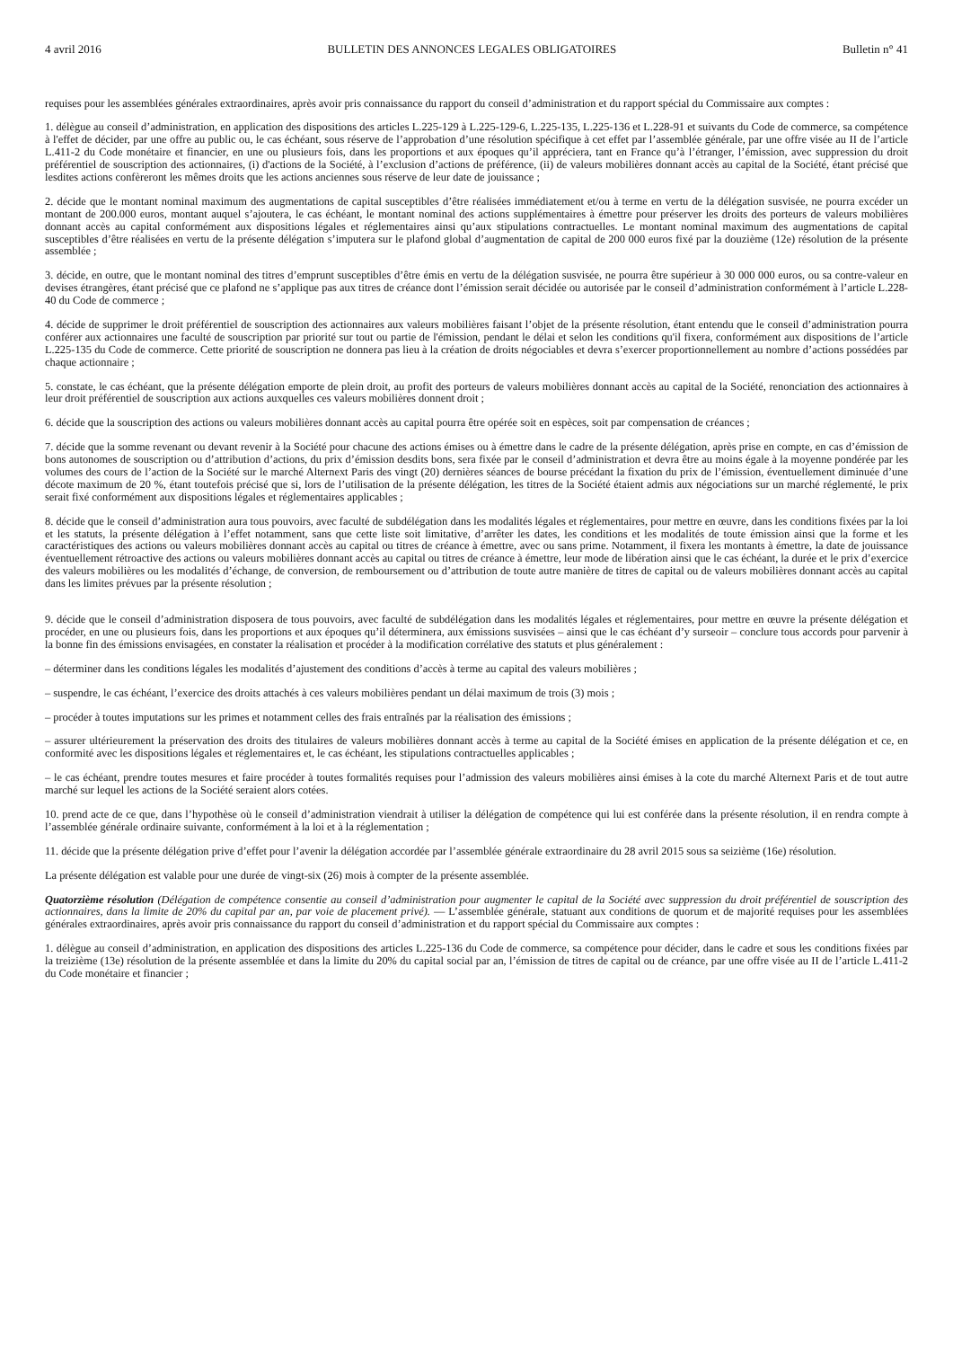4 avril 2016 BULLETIN DES ANNONCES LEGALES OBLIGATOIRES Bulletin n° 41
requises pour les assemblées générales extraordinaires, après avoir pris connaissance du rapport du conseil d’administration et du rapport spécial du Commissaire aux comptes :
1. délègue au conseil d’administration, en application des dispositions des articles L.225-129 à L.225-129-6, L.225-135, L.225-136 et L.228-91 et suivants du Code de commerce, sa compétence à l'effet de décider, par une offre au public ou, le cas échéant, sous réserve de l’approbation d’une résolution spécifique à cet effet par l’assemblée générale, par une offre visée au II de l’article L.411-2 du Code monétaire et financier, en une ou plusieurs fois, dans les proportions et aux époques qu’il appréciera, tant en France qu’à l’étranger, l’émission, avec suppression du droit préférentiel de souscription des actionnaires, (i) d'actions de la Société, à l’exclusion d’actions de préférence, (ii) de valeurs mobilières donnant accès au capital de la Société, étant précisé que lesdites actions confèreront les mêmes droits que les actions anciennes sous réserve de leur date de jouissance ;
2. décide que le montant nominal maximum des augmentations de capital susceptibles d’être réalisées immédiatement et/ou à terme en vertu de la délégation susvisée, ne pourra excéder un montant de 200.000 euros, montant auquel s’ajoutera, le cas échéant, le montant nominal des actions supplémentaires à émettre pour préserver les droits des porteurs de valeurs mobilières donnant accès au capital conformément aux dispositions légales et réglementaires ainsi qu’aux stipulations contractuelles. Le montant nominal maximum des augmentations de capital susceptibles d’être réalisées en vertu de la présente délégation s’imputera sur le plafond global d’augmentation de capital de 200 000 euros fixé par la douzième (12e) résolution de la présente assemblée ;
3. décide, en outre, que le montant nominal des titres d’emprunt susceptibles d’être émis en vertu de la délégation susvisée, ne pourra être supérieur à 30 000 000 euros, ou sa contre-valeur en devises étrangères, étant précisé que ce plafond ne s’applique pas aux titres de créance dont l’émission serait décidée ou autorisée par le conseil d’administration conformément à l’article L.228-40 du Code de commerce ;
4. décide de supprimer le droit préférentiel de souscription des actionnaires aux valeurs mobilières faisant l’objet de la présente résolution, étant entendu que le conseil d’administration pourra conférer aux actionnaires une faculté de souscription par priorité sur tout ou partie de l'émission, pendant le délai et selon les conditions qu'il fixera, conformément aux dispositions de l’article L.225-135 du Code de commerce. Cette priorité de souscription ne donnera pas lieu à la création de droits négociables et devra s’exercer proportionnellement au nombre d’actions possédées par chaque actionnaire ;
5. constate, le cas échéant, que la présente délégation emporte de plein droit, au profit des porteurs de valeurs mobilières donnant accès au capital de la Société, renonciation des actionnaires à leur droit préférentiel de souscription aux actions auxquelles ces valeurs mobilières donnent droit ;
6. décide que la souscription des actions ou valeurs mobilières donnant accès au capital pourra être opérée soit en espèces, soit par compensation de créances ;
7. décide que la somme revenant ou devant revenir à la Société pour chacune des actions émises ou à émettre dans le cadre de la présente délégation, après prise en compte, en cas d’émission de bons autonomes de souscription ou d’attribution d’actions, du prix d’émission desdits bons, sera fixée par le conseil d’administration et devra être au moins égale à la moyenne pondérée par les volumes des cours de l’action de la Société sur le marché Alternext Paris des vingt (20) dernières séances de bourse précédant la fixation du prix de l’émission, éventuellement diminuée d’une décote maximum de 20 %, étant toutefois précisé que si, lors de l’utilisation de la présente délégation, les titres de la Société étaient admis aux négociations sur un marché réglementé, le prix serait fixé conformément aux dispositions légales et réglementaires applicables ;
8. décide que le conseil d’administration aura tous pouvoirs, avec faculté de subdélégation dans les modalités légales et réglementaires, pour mettre en œuvre, dans les conditions fixées par la loi et les statuts, la présente délégation à l’effet notamment, sans que cette liste soit limitative, d’arrêter les dates, les conditions et les modalités de toute émission ainsi que la forme et les caractéristiques des actions ou valeurs mobilières donnant accès au capital ou titres de créance à émettre, avec ou sans prime. Notamment, il fixera les montants à émettre, la date de jouissance éventuellement rétroactive des actions ou valeurs mobilières donnant accès au capital ou titres de créance à émettre, leur mode de libération ainsi que le cas échéant, la durée et le prix d’exercice des valeurs mobilières ou les modalités d’échange, de conversion, de remboursement ou d’attribution de toute autre manière de titres de capital ou de valeurs mobilières donnant accès au capital dans les limites prévues par la présente résolution ;
9. décide que le conseil d’administration disposera de tous pouvoirs, avec faculté de subdélégation dans les modalités légales et réglementaires, pour mettre en œuvre la présente délégation et procéder, en une ou plusieurs fois, dans les proportions et aux époques qu’il déterminera, aux émissions susvisées – ainsi que le cas échéant d’y surseoir – conclure tous accords pour parvenir à la bonne fin des émissions envisagées, en constater la réalisation et procéder à la modification corrélative des statuts et plus généralement :
– déterminer dans les conditions légales les modalités d’ajustement des conditions d’accès à terme au capital des valeurs mobilières ;
– suspendre, le cas échéant, l’exercice des droits attachés à ces valeurs mobilières pendant un délai maximum de trois (3) mois ;
– procéder à toutes imputations sur les primes et notamment celles des frais entraînés par la réalisation des émissions ;
– assurer ultérieurement la préservation des droits des titulaires de valeurs mobilières donnant accès à terme au capital de la Société émises en application de la présente délégation et ce, en conformité avec les dispositions légales et réglementaires et, le cas échéant, les stipulations contractuelles applicables ;
– le cas échéant, prendre toutes mesures et faire procéder à toutes formalités requises pour l’admission des valeurs mobilières ainsi émises à la cote du marché Alternext Paris et de tout autre marché sur lequel les actions de la Société seraient alors cotées.
10. prend acte de ce que, dans l’hypothèse où le conseil d’administration viendrait à utiliser la délégation de compétence qui lui est conférée dans la présente résolution, il en rendra compte à l’assemblée générale ordinaire suivante, conformément à la loi et à la réglementation ;
11. décide que la présente délégation prive d’effet pour l’avenir la délégation accordée par l’assemblée générale extraordinaire du 28 avril 2015 sous sa seizième (16e) résolution.
La présente délégation est valable pour une durée de vingt-six (26) mois à compter de la présente assemblée.
Quatorzième résolution (Délégation de compétence consentie au conseil d’administration pour augmenter le capital de la Société avec suppression du droit préférentiel de souscription des actionnaires, dans la limite de 20% du capital par an, par voie de placement privé). — L’assemblée générale, statuant aux conditions de quorum et de majorité requises pour les assemblées générales extraordinaires, après avoir pris connaissance du rapport du conseil d’administration et du rapport spécial du Commissaire aux comptes :
1. délègue au conseil d’administration, en application des dispositions des articles L.225-136 du Code de commerce, sa compétence pour décider, dans le cadre et sous les conditions fixées par la treizième (13e) résolution de la présente assemblée et dans la limite du 20% du capital social par an, l’émission de titres de capital ou de créance, par une offre visée au II de l’article L.411-2 du Code monétaire et financier ;